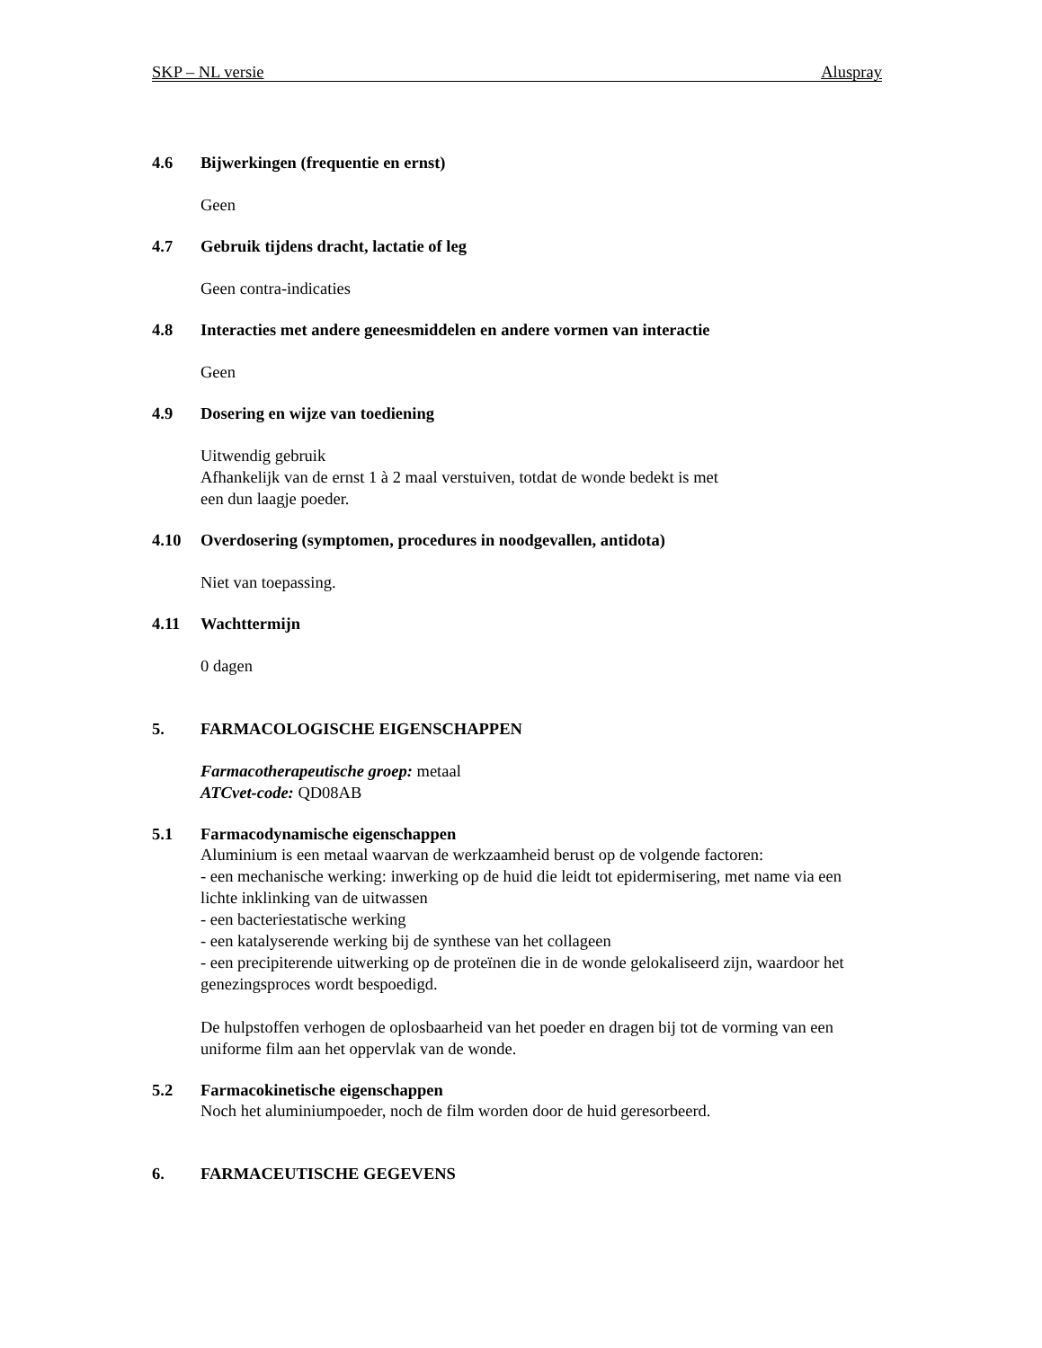SKP – NL versie Aluspray
4.6 Bijwerkingen (frequentie en ernst)
Geen
4.7 Gebruik tijdens dracht, lactatie of leg
Geen contra-indicaties
4.8 Interacties met andere geneesmiddelen en andere vormen van interactie
Geen
4.9 Dosering en wijze van toediening
Uitwendig gebruik
Afhankelijk van de ernst 1 à 2 maal verstuiven, totdat de wonde bedekt is met
een dun laagje poeder.
4.10 Overdosering (symptomen, procedures in noodgevallen, antidota)
Niet van toepassing.
4.11 Wachttermijn
0 dagen
5. FARMACOLOGISCHE EIGENSCHAPPEN
Farmacotherapeutische groep: metaal
ATCvet-code: QD08AB
5.1 Farmacodynamische eigenschappen
Aluminium is een metaal waarvan de werkzaamheid berust op de volgende factoren:
- een mechanische werking: inwerking op de huid die leidt tot epidermisering, met name via een lichte inklinking van de uitwassen
- een bacteriestatische werking
- een katalyserende werking bij de synthese van het collageen
- een precipiterende uitwerking op de proteïnen die in de wonde gelokaliseerd zijn, waardoor het genezingsproces wordt bespoedigd.
De hulpstoffen verhogen de oplosbaarheid van het poeder en dragen bij tot de vorming van een uniforme film aan het oppervlak van de wonde.
5.2 Farmacokinetische eigenschappen
Noch het aluminiumpoeder, noch de film worden door de huid geresorbeerd.
6. FARMACEUTISCHE GEGEVENS